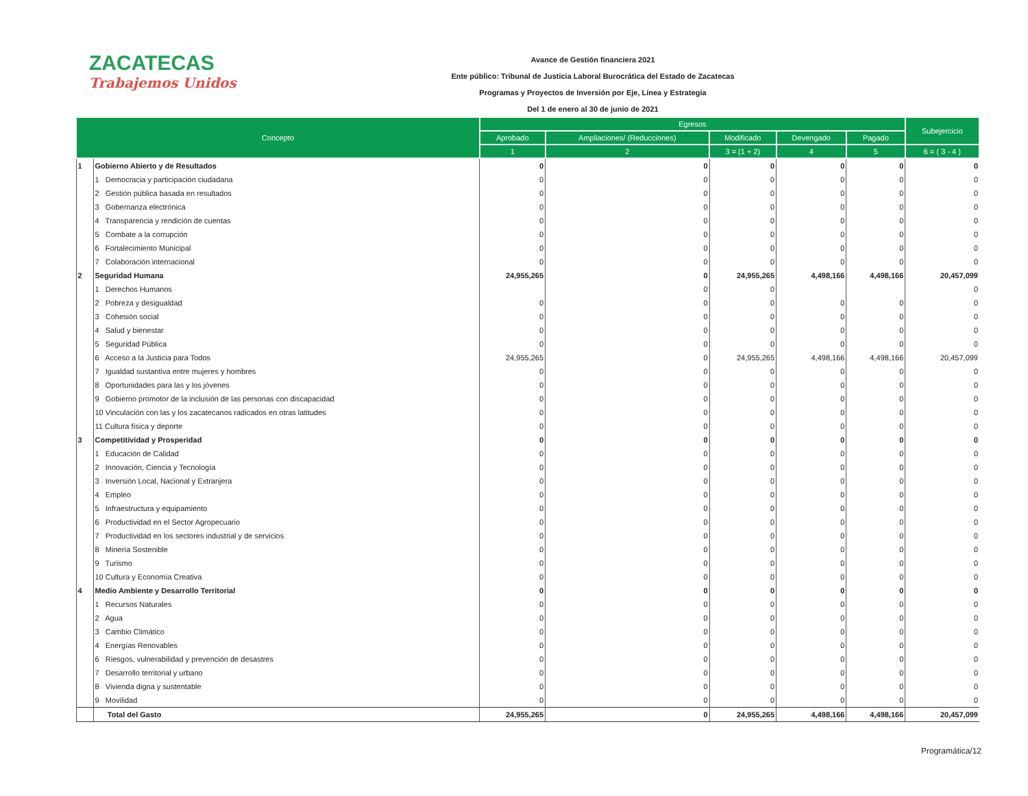ZACATECAS
Trabajemos Unidos
Avance de Gestión financiera 2021
Ente público: Tribunal de Justicia Laboral Burocrática del Estado de Zacatecas
Programas y Proyectos de Inversión por Eje, Línea y Estrategia
Del 1 de enero al 30 de junio de 2021
| Concepto | | Egresos | | | | | Subejercicio |
| --- | --- | --- | --- | --- | --- | --- | --- |
| | | Aprobado | Ampliaciones/ (Reducciones) | Modificado | Devengado | Pagado | |
| | | 1 | 2 | 3 = (1 + 2) | 4 | 5 | 6 = ( 3 - 4 ) |
| 1 | Gobierno Abierto y de Resultados | 0 | 0 | 0 | 0 | 0 | 0 |
| | 1 Democracia y participación ciudadana | 0 | 0 | 0 | 0 | 0 | 0 |
| | 2 Gestión pública basada en resultados | 0 | 0 | 0 | 0 | 0 | 0 |
| | 3 Gobernanza electrónica | 0 | 0 | 0 | 0 | 0 | 0 |
| | 4 Transparencia y rendición de cuentas | 0 | 0 | 0 | 0 | 0 | 0 |
| | 5 Combate a la corrupción | 0 | 0 | 0 | 0 | 0 | 0 |
| | 6 Fortalecimiento Municipal | 0 | 0 | 0 | 0 | 0 | 0 |
| | 7 Colaboración internacional | 0 | 0 | 0 | 0 | 0 | 0 |
| 2 | Seguridad Humana | 24,955,265 | 0 | 24,955,265 | 4,498,166 | 4,498,166 | 20,457,099 |
| | 1 Derechos Humanos | | 0 | 0 | | | 0 |
| | 2 Pobreza y desigualdad | 0 | 0 | 0 | 0 | 0 | 0 |
| | 3 Cohesión social | 0 | 0 | 0 | 0 | 0 | 0 |
| | 4 Salud y bienestar | 0 | 0 | 0 | 0 | 0 | 0 |
| | 5 Seguridad Pública | 0 | 0 | 0 | 0 | 0 | 0 |
| | 6 Acceso a la Justicia para Todos | 24,955,265 | 0 | 24,955,265 | 4,498,166 | 4,498,166 | 20,457,099 |
| | 7 Igualdad sustantiva entre mujeres y hombres | 0 | 0 | 0 | 0 | 0 | 0 |
| | 8 Oportunidades para las y los jóvenes | 0 | 0 | 0 | 0 | 0 | 0 |
| | 9 Gobierno promotor de la inclusión de las personas con discapacidad | 0 | 0 | 0 | 0 | 0 | 0 |
| | 10 Vinculación con las y los zacatecanos radicados en otras latitudes | 0 | 0 | 0 | 0 | 0 | 0 |
| | 11 Cultura física y deporte | 0 | 0 | 0 | 0 | 0 | 0 |
| 3 | Competitividad y Prosperidad | 0 | 0 | 0 | 0 | 0 | 0 |
| | 1 Educación de Calidad | 0 | 0 | 0 | 0 | 0 | 0 |
| | 2 Innovación, Ciencia y Tecnología | 0 | 0 | 0 | 0 | 0 | 0 |
| | 3 Inversión Local, Nacional y Extranjera | 0 | 0 | 0 | 0 | 0 | 0 |
| | 4 Empleo | 0 | 0 | 0 | 0 | 0 | 0 |
| | 5 Infraestructura y equipamiento | 0 | 0 | 0 | 0 | 0 | 0 |
| | 6 Productividad en el Sector Agropecuario | 0 | 0 | 0 | 0 | 0 | 0 |
| | 7 Productividad en los sectores industrial y de servicios | 0 | 0 | 0 | 0 | 0 | 0 |
| | 8 Minería Sostenible | 0 | 0 | 0 | 0 | 0 | 0 |
| | 9 Turismo | 0 | 0 | 0 | 0 | 0 | 0 |
| | 10 Cultura y Economía Creativa | 0 | 0 | 0 | 0 | 0 | 0 |
| 4 | Medio Ambiente y Desarrollo Territorial | 0 | 0 | 0 | 0 | 0 | 0 |
| | 1 Recursos Naturales | 0 | 0 | 0 | 0 | 0 | 0 |
| | 2 Agua | 0 | 0 | 0 | 0 | 0 | 0 |
| | 3 Cambio Climático | 0 | 0 | 0 | 0 | 0 | 0 |
| | 4 Energías Renovables | 0 | 0 | 0 | 0 | 0 | 0 |
| | 6 Riesgos, vulnerabilidad y prevención de desastres | 0 | 0 | 0 | 0 | 0 | 0 |
| | 7 Desarrollo territorial y urbano | 0 | 0 | 0 | 0 | 0 | 0 |
| | 8 Vivienda digna y sustentable | 0 | 0 | 0 | 0 | 0 | 0 |
| | 9 Movilidad | 0 | 0 | 0 | 0 | 0 | 0 |
| | Total del Gasto | 24,955,265 | 0 | 24,955,265 | 4,498,166 | 4,498,166 | 20,457,099 |
Programática/12